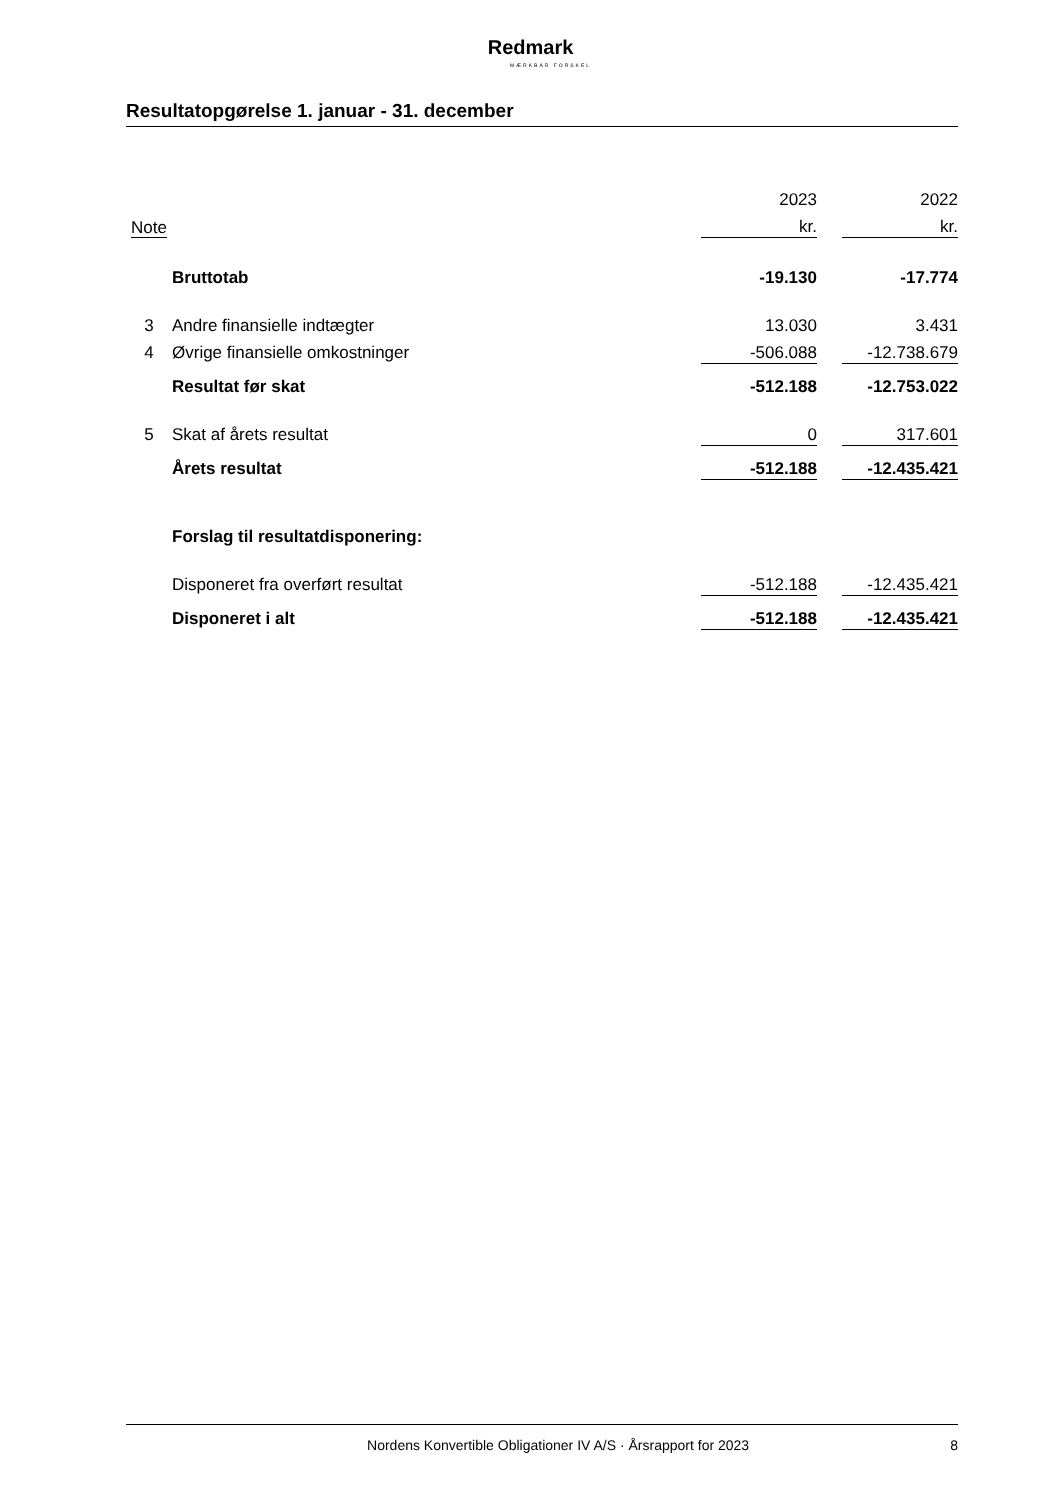Redmark
MÆRKBAR FORSKEL
Resultatopgørelse 1. januar - 31. december
| | | 2023 | | 2022 |
| Note | | kr. | | kr. |
| | Bruttotab | -19.130 | | -17.774 |
| 3 | Andre finansielle indtægter | 13.030 | | 3.431 |
| 4 | Øvrige finansielle omkostninger | -506.088 | | -12.738.679 |
| | Resultat før skat | -512.188 | | -12.753.022 |
| 5 | Skat af årets resultat | 0 | | 317.601 |
| | Årets resultat | -512.188 | | -12.435.421 |
| | Forslag til resultatdisponering: | | | |
| | Disponeret fra overført resultat | -512.188 | | -12.435.421 |
| | Disponeret i alt | -512.188 | | -12.435.421 |
Nordens Konvertible Obligationer IV A/S · Årsrapport for 2023 8